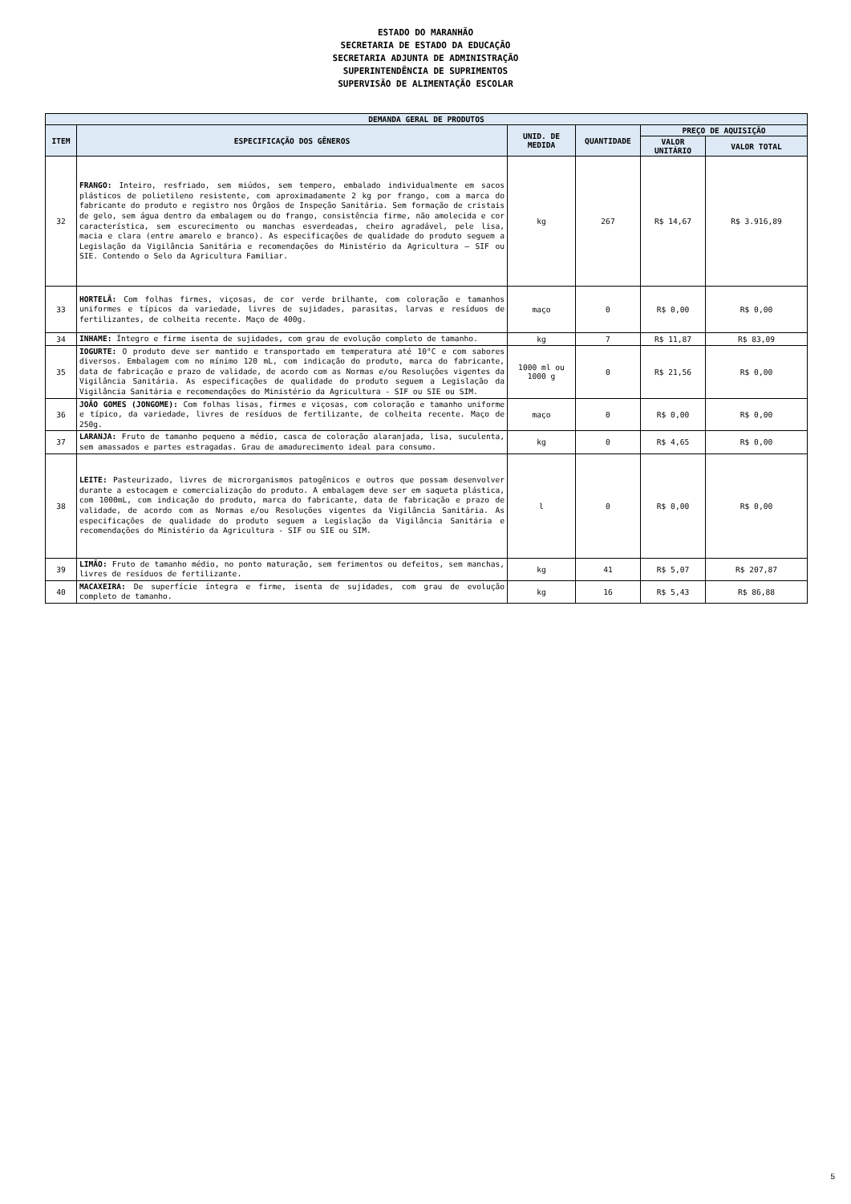ESTADO DO MARANHÃO
SECRETARIA DE ESTADO DA EDUCAÇÃO
SECRETARIA ADJUNTA DE ADMINISTRAÇÃO
SUPERINTENDÊNCIA DE SUPRIMENTOS
SUPERVISÃO DE ALIMENTAÇÃO ESCOLAR
| DEMANDA GERAL DE PRODUTOS | | | | | |
| --- | --- | --- | --- | --- | --- |
| ITEM | ESPECIFICAÇÃO DOS GÊNEROS | UNID. DE MEDIDA | QUANTIDADE | PREÇO DE AQUISIÇÃO | |
| | | | | VALOR UNITÁRIO | VALOR TOTAL |
| 32 | FRANGO: Inteiro, resfriado, sem miúdos, sem tempero, embalado individualmente em sacos plásticos de polietileno resistente, com aproximadamente 2 kg por frango, com a marca do fabricante do produto e registro nos Órgãos de Inspeção Sanitária. Sem formação de cristais de gelo, sem água dentro da embalagem ou do frango, consistência firme, não amolecida e cor característica, sem escurecimento ou manchas esverdeadas, cheiro agradável, pele lisa, macia e clara (entre amarelo e branco). As especificações de qualidade do produto seguem a Legislação da Vigilância Sanitária e recomendações do Ministério da Agricultura – SIF ou SIE. Contendo o Selo da Agricultura Familiar. | kg | 267 | R$ 14,67 | R$ 3.916,89 |
| 33 | HORTELÃ: Com folhas firmes, viçosas, de cor verde brilhante, com coloração e tamanhos uniformes e típicos da variedade, livres de sujidades, parasitas, larvas e resíduos de fertilizantes, de colheita recente. Maço de 400g. | maço | 0 | R$ 0,00 | R$ 0,00 |
| 34 | INHAME: Íntegro e firme isenta de sujidades, com grau de evolução completo de tamanho. | kg | 7 | R$ 11,87 | R$ 83,09 |
| 35 | IOGURTE: O produto deve ser mantido e transportado em temperatura até 10°C e com sabores diversos. Embalagem com no mínimo 120 mL, com indicação do produto, marca do fabricante, data de fabricação e prazo de validade, de acordo com as Normas e/ou Resoluções vigentes da Vigilância Sanitária. As especificações de qualidade do produto seguem a Legislação da Vigilância Sanitária e recomendações do Ministério da Agricultura - SIF ou SIE ou SIM. | 1000 ml ou 1000 g | 0 | R$ 21,56 | R$ 0,00 |
| 36 | JOÃO GOMES (JONGOME): Com folhas lisas, firmes e viçosas, com coloração e tamanho uniforme e típico, da variedade, livres de resíduos de fertilizante, de colheita recente. Maço de 250g. | maço | 0 | R$ 0,00 | R$ 0,00 |
| 37 | LARANJA: Fruto de tamanho pequeno a médio, casca de coloração alaranjada, lisa, suculenta, sem amassados e partes estragadas. Grau de amadurecimento ideal para consumo. | kg | 0 | R$ 4,65 | R$ 0,00 |
| 38 | LEITE: Pasteurizado, livres de microrganismos patogênicos e outros que possam desenvolver durante a estocagem e comercialização do produto. A embalagem deve ser em saqueta plástica, com 1000mL, com indicação do produto, marca do fabricante, data de fabricação e prazo de validade, de acordo com as Normas e/ou Resoluções vigentes da Vigilância Sanitária. As especificações de qualidade do produto seguem a Legislação da Vigilância Sanitária e recomendações do Ministério da Agricultura - SIF ou SIE ou SIM. | l | 0 | R$ 0,00 | R$ 0,00 |
| 39 | LIMÃO: Fruto de tamanho médio, no ponto maturação, sem ferimentos ou defeitos, sem manchas, livres de resíduos de fertilizante. | kg | 41 | R$ 5,07 | R$ 207,87 |
| 40 | MACAXEIRA: De superfície íntegra e firme, isenta de sujidades, com grau de evolução completo de tamanho. | kg | 16 | R$ 5,43 | R$ 86,88 |
5